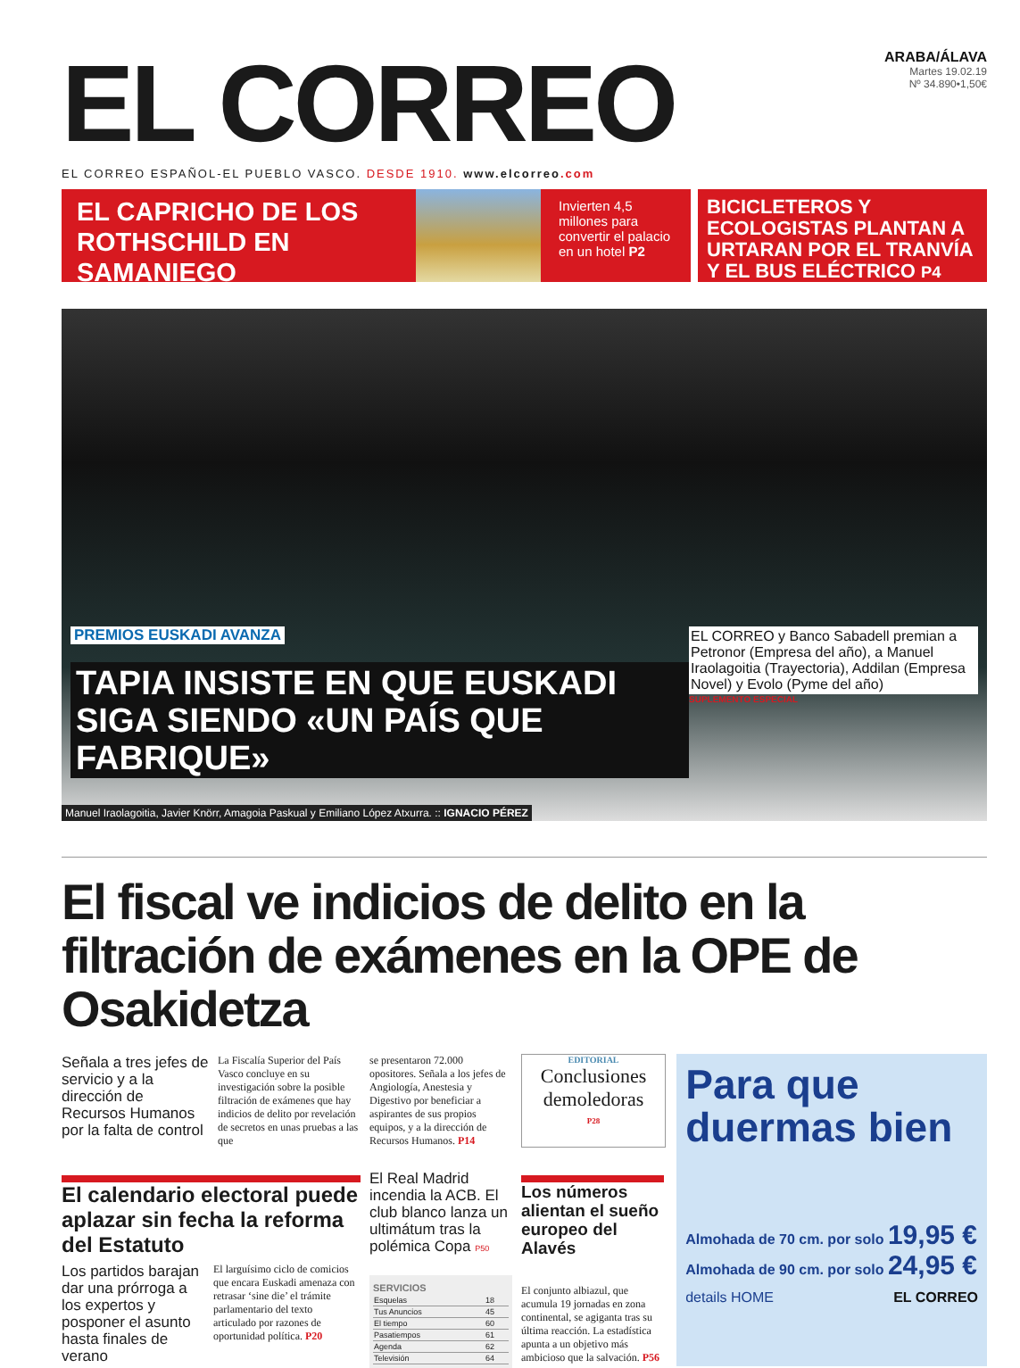EL CORREO
ARABA/ÁLAVA
Martes 19.02.19
Nº 34.890•1,50€
EL CORREO ESPAÑOL-EL PUEBLO VASCO. DESDE 1910. www.elcorreo.com
EL CAPRICHO DE LOS ROTHSCHILD EN SAMANIEGO
Invierten 4,5 millones para convertir el palacio en un hotel P2
BICICLETEROS Y ECOLOGISTAS PLANTAN A URTARAN POR EL TRANVÍA Y EL BUS ELÉCTRICO P4
PREMIOS EUSKADI AVANZA
TAPIA INSISTE EN QUE EUSKADI
SIGA SIENDO «UN PAÍS QUE FABRIQUE»
EL CORREO y Banco Sabadell premian a Petronor (Empresa del año), a Manuel Iraolagoitia (Trayectoria), Addilan (Empresa Novel) y Evolo (Pyme del año)
SUPLEMENTO ESPECIAL
Manuel Iraolagoitia, Javier Knörr, Amagoia Paskual y Emiliano López Atxurra. :: IGNACIO PÉREZ
El fiscal ve indicios de delito en la filtración de exámenes en la OPE de Osakidetza
Señala a tres jefes de servicio y a la dirección de Recursos Humanos por la falta de control
La Fiscalía Superior del País Vasco concluye en su investigación sobre la posible filtración de exámenes que hay indicios de delito por revelación de secretos en unas pruebas a las que
se presentaron 72.000 opositores. Señala a los jefes de Angiología, Anestesia y Digestivo por beneficiar a aspirantes de sus propios equipos, y a la dirección de Recursos Humanos. P14
EDITORIAL
Conclusiones demoledoras
P28
El calendario electoral puede aplazar sin fecha la reforma del Estatuto
Los partidos barajan dar una prórroga a los expertos y posponer el asunto hasta finales de verano
El larguísimo ciclo de comicios que encara Euskadi amenaza con retrasar ‘sine die’ el trámite parlamentario del texto articulado por razones de oportunidad política. P20
El Real Madrid incendia la ACB. El club blanco lanza un ultimátum tras la polémica Copa P50
SERVICIOS
| Esquelas | 18 |
| Tus Anuncios | 45 |
| El tiempo | 60 |
| Pasatiempos | 61 |
| Agenda | 62 |
| Televisión | 64 |
Los números alientan el sueño europeo del Alavés
El conjunto albiazul, que acumula 19 jornadas en zona continental, se agiganta tras su última reacción. La estadística apunta a un objetivo más ambicioso que la salvación. P56
Para que duermas bien
Almohada de 70 cm. por solo 19,95 €
Almohada de 90 cm. por solo 24,95 €
details HOME EL CORREO